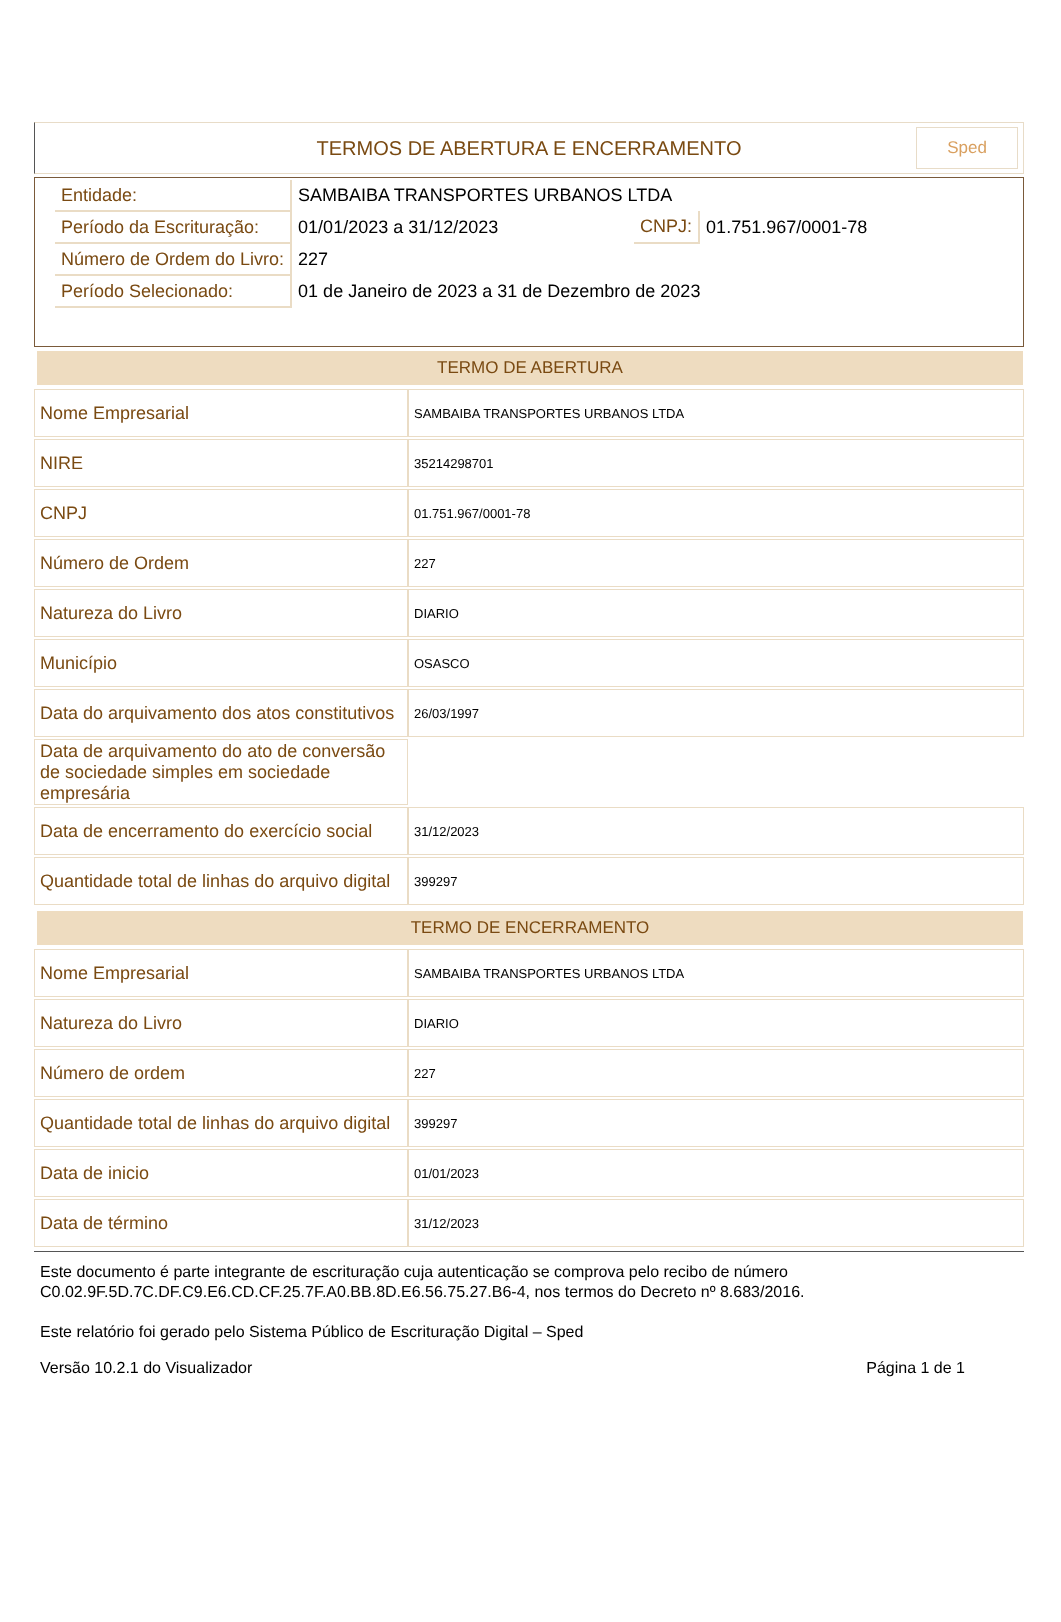TERMOS DE ABERTURA E ENCERRAMENTO
Sped
| Entidade: | SAMBAIBA TRANSPORTES URBANOS LTDA | | |
| Período da Escrituração: | 01/01/2023 a 31/12/2023 | CNPJ: | 01.751.967/0001-78 |
| Número de Ordem do Livro: | 227 | | |
| Período Selecionado: | 01 de Janeiro de 2023 a 31 de Dezembro de 2023 | | |
TERMO DE ABERTURA
| Nome Empresarial | SAMBAIBA TRANSPORTES URBANOS LTDA |
| NIRE | 35214298701 |
| CNPJ | 01.751.967/0001-78 |
| Número de Ordem | 227 |
| Natureza do Livro | DIARIO |
| Município | OSASCO |
| Data do arquivamento dos atos constitutivos | 26/03/1997 |
| Data de arquivamento do ato de conversão de sociedade simples em sociedade empresária | |
| Data de encerramento do exercício social | 31/12/2023 |
| Quantidade total de linhas do arquivo digital | 399297 |
TERMO DE ENCERRAMENTO
| Nome Empresarial | SAMBAIBA TRANSPORTES URBANOS LTDA |
| Natureza do Livro | DIARIO |
| Número de ordem | 227 |
| Quantidade total de linhas do arquivo digital | 399297 |
| Data de inicio | 01/01/2023 |
| Data de término | 31/12/2023 |
Este documento é parte integrante de escrituração cuja autenticação se comprova pelo recibo de número C0.02.9F.5D.7C.DF.C9.E6.CD.CF.25.7F.A0.BB.8D.E6.56.75.27.B6-4, nos termos do Decreto nº 8.683/2016.
Este relatório foi gerado pelo Sistema Público de Escrituração Digital – Sped
Versão 10.2.1 do Visualizador Página 1 de 1